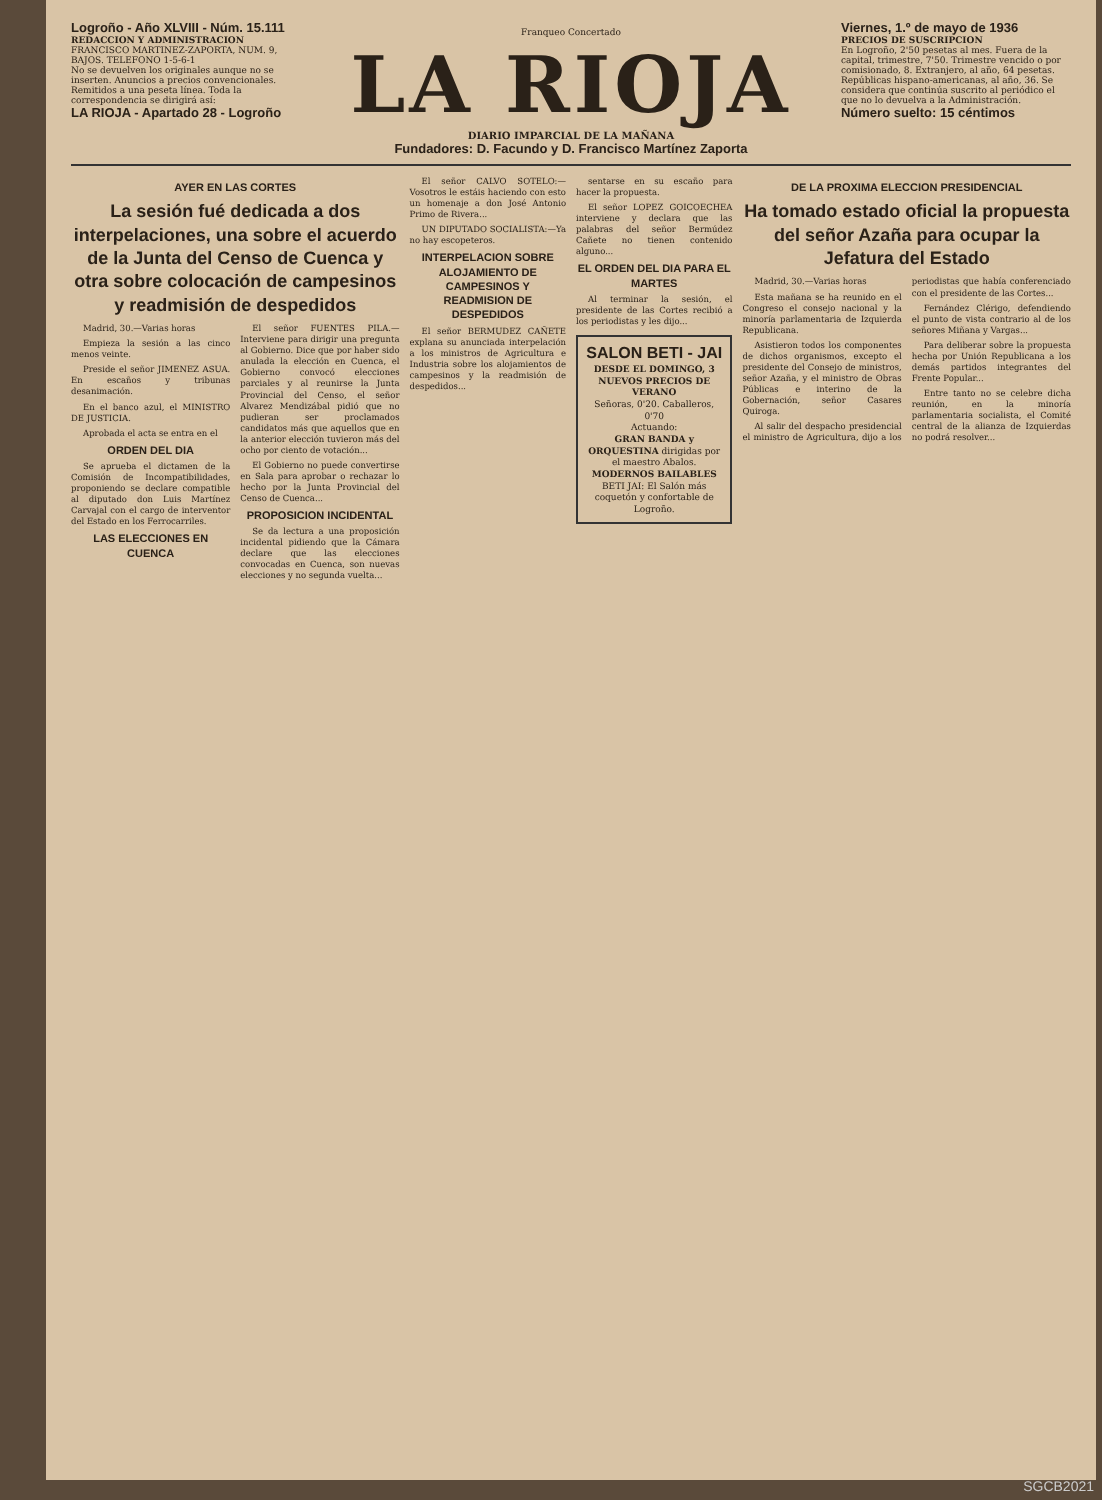Logroño - Año XLVIII - Núm. 15.111
REDACCION Y ADMINISTRACION
FRANCISCO MARTINEZ-ZAPORTA, NUM. 9, BAJOS. TELEFONO 1-5-6-1
No se devuelven los originales aunque no se inserten. Anuncios a precios convencionales. Remitidos a una peseta línea. Toda la correspondencia se dirigirá así:
LA RIOJA - Apartado 28 - Logroño
Franqueo Concertado
LA RIOJA
DIARIO IMPARCIAL DE LA MAÑANA
Fundadores: D. Facundo y D. Francisco Martínez Zaporta
Viernes, 1.º de mayo de 1936
PRECIOS DE SUSCRIPCION
En Logroño, 2'50 pesetas al mes. Fuera de la capital, trimestre, 7'50. Trimestre vencido o por comisionado, 8. Extranjero, al año, 64 pesetas. Repúblicas hispano-americanas, al año, 36. Se considera que continúa suscrito al periódico el que no lo devuelva a la Administración.
Número suelto: 15 céntimos
AYER EN LAS CORTES
La sesión fué dedicada a dos interpelaciones, una sobre el acuerdo de la Junta del Censo de Cuenca y otra sobre colocación de campesinos y readmisión de despedidos
Madrid, 30.—Varias horas
Empieza la sesión a las cinco menos veinte.
Preside el señor JIMENEZ ASUA. En escaños y tribunas desanimación.
En el banco azul, el MINISTRO DE JUSTICIA.
Aprobada el acta se entra en el
ORDEN DEL DIA
Se aprueba el dictamen de la Comisión de Incompatibilidades, proponiendo se declare compatible al diputado don Luis Martínez Carvajal con el cargo de interventor del Estado en los Ferrocarriles.
LAS ELECCIONES EN CUENCA
El señor FUENTES PILA.—Interviene para dirigir una pregunta al Gobierno. Dice que por haber sido anulada la elección en Cuenca, el Gobierno convocó elecciones parciales y al reunirse la Junta Provincial del Censo, el señor Alvarez Mendizábal pidió que no pudieran ser proclamados candidatos más que aquellos que en la anterior elección tuvieron más del ocho por ciento de votación...
El Gobierno no puede convertirse en Sala para aprobar o rechazar lo hecho por la Junta Provincial del Censo de Cuenca...
PROPOSICION INCIDENTAL
Se da lectura a una proposición incidental pidiendo que la Cámara declare que las elecciones convocadas en Cuenca, son nuevas elecciones y no segunda vuelta...
El señor CALVO SOTELO:—Vosotros le estáis haciendo con esto un homenaje a don José Antonio Primo de Rivera...
UN DIPUTADO SOCIALISTA:—Ya no hay escopeteros.
INTERPELACION SOBRE ALOJAMIENTO DE CAMPESINOS Y READMISION DE DESPEDIDOS
El señor BERMUDEZ CAÑETE explana su anunciada interpelación a los ministros de Agricultura e Industria sobre los alojamientos de campesinos y la readmisión de despedidos...
sentarse en su escaño para hacer la propuesta.
El señor LOPEZ GOICOECHEA interviene y declara que las palabras del señor Bermúdez Cañete no tienen contenido alguno...
EL ORDEN DEL DIA PARA EL MARTES
Al terminar la sesión, el presidente de las Cortes recibió a los periodistas y les dijo...
SALON BETI - JAI
DESDE EL DOMINGO, 3
NUEVOS PRECIOS DE VERANO
Señoras, 0'20. Caballeros, 0'70
Actuando:
GRAN BANDA y ORQUESTINA dirigidas por el maestro Abalos.
MODERNOS BAILABLES
BETI JAI: El Salón más coquetón y confortable de Logroño.
DE LA PROXIMA ELECCION PRESIDENCIAL
Ha tomado estado oficial la propuesta del señor Azaña para ocupar la Jefatura del Estado
Madrid, 30.—Varias horas
Esta mañana se ha reunido en el Congreso el consejo nacional y la minoría parlamentaria de Izquierda Republicana.
Asistieron todos los componentes de dichos organismos, excepto el presidente del Consejo de ministros, señor Azaña, y el ministro de Obras Públicas e interino de la Gobernación, señor Casares Quiroga.
Al salir del despacho presidencial el ministro de Agricultura, dijo a los periodistas que había conferenciado con el presidente de las Cortes...
Fernández Clérigo, defendiendo el punto de vista contrario al de los señores Miñana y Vargas...
Para deliberar sobre la propuesta hecha por Unión Republicana a los demás partidos integrantes del Frente Popular...
Entre tanto no se celebre dicha reunión, en la minoría parlamentaria socialista, el Comité central de la alianza de Izquierdas no podrá resolver...
SGCB2021